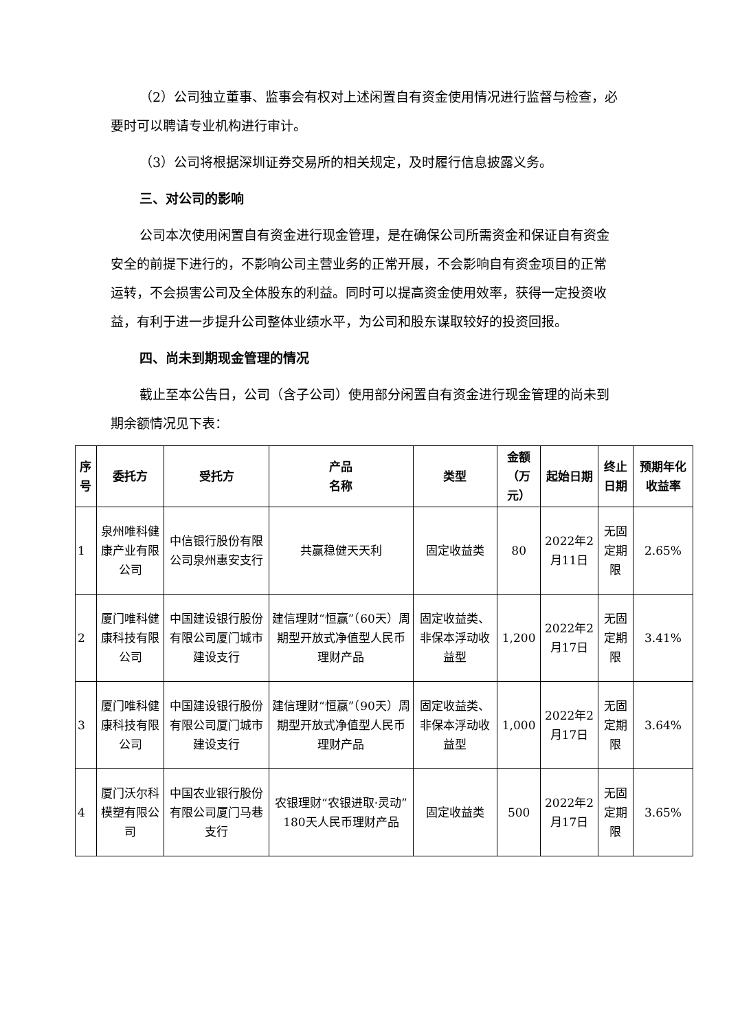（2）公司独立董事、监事会有权对上述闲置自有资金使用情况进行监督与检查，必要时可以聘请专业机构进行审计。
（3）公司将根据深圳证券交易所的相关规定，及时履行信息披露义务。
三、对公司的影响
公司本次使用闲置自有资金进行现金管理，是在确保公司所需资金和保证自有资金安全的前提下进行的，不影响公司主营业务的正常开展，不会影响自有资金项目的正常运转，不会损害公司及全体股东的利益。同时可以提高资金使用效率，获得一定投资收益，有利于进一步提升公司整体业绩水平，为公司和股东谋取较好的投资回报。
四、尚未到期现金管理的情况
截止至本公告日，公司（含子公司）使用部分闲置自有资金进行现金管理的尚未到期余额情况见下表：
| 序号 | 委托方 | 受托方 | 产品 名称 | 类型 | 金额 （万元） | 起始日期 | 终止日期 | 预期年化收益率 |
| --- | --- | --- | --- | --- | --- | --- | --- | --- |
| 1 | 泉州唯科健康产业有限公司 | 中信银行股份有限公司泉州惠安支行 | 共赢稳健天天利 | 固定收益类 | 80 | 2022年2月11日 | 无固定期限 | 2.65% |
| 2 | 厦门唯科健康科技有限公司 | 中国建设银行股份有限公司厦门城市建设支行 | 建信理财“恒赢”（60天）周期型开放式净值型人民币理财产品 | 固定收益类、非保本浮动收益型 | 1,200 | 2022年2月17日 | 无固定期限 | 3.41% |
| 3 | 厦门唯科健康科技有限公司 | 中国建设银行股份有限公司厦门城市建设支行 | 建信理财“恒赢”（90天）周期型开放式净值型人民币理财产品 | 固定收益类、非保本浮动收益型 | 1,000 | 2022年2月17日 | 无固定期限 | 3.64% |
| 4 | 厦门沃尔科模塑有限公司 | 中国农业银行股份有限公司厦门马巷支行 | 农银理财“农银进取·灵动”180天人民币理财产品 | 固定收益类 | 500 | 2022年2月17日 | 无固定期限 | 3.65% |